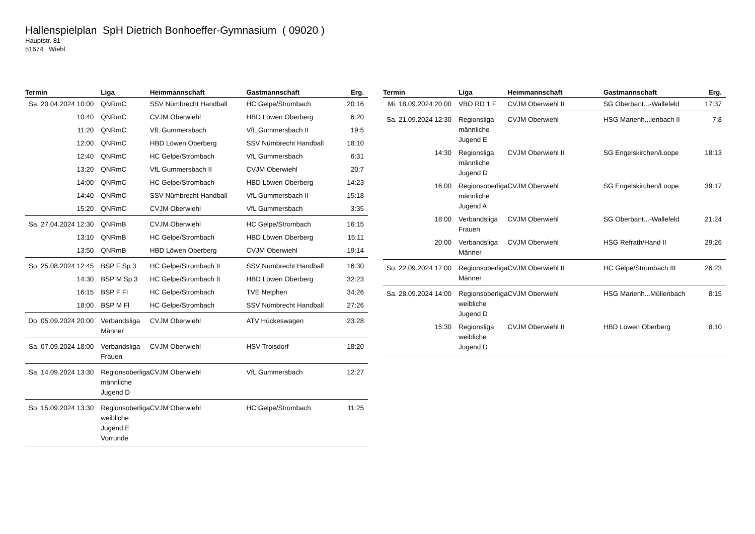Hallenspielplan SpH Dietrich Bonhoeffer-Gymnasium ( 09020 )
Hauptstr. 81
51674 Wiehl
| Termin | Liga | Heimmannschaft | Gastmannschaft | Erg. |
| --- | --- | --- | --- | --- |
| Sa. 20.04.2024 10:00 | QNRmC | SSV Nümbrecht Handball | HC Gelpe/Strombach | 20:16 |
| 10:40 | QNRmC | CVJM Oberwiehl | HBD Löwen Oberberg | 6:20 |
| 11:20 | QNRmC | VfL Gummersbach | VfL Gummersbach II | 19:5 |
| 12:00 | QNRmC | HBD Löwen Oberberg | SSV Nümbrecht Handball | 18:10 |
| 12:40 | QNRmC | HC Gelpe/Strombach | VfL Gummersbach | 6:31 |
| 13:20 | QNRmC | VfL Gummersbach II | CVJM Oberwiehl | 20:7 |
| 14:00 | QNRmC | HC Gelpe/Strombach | HBD Löwen Oberberg | 14:23 |
| 14:40 | QNRmC | SSV Nümbrecht Handball | VfL Gummersbach II | 15:18 |
| 15:20 | QNRmC | CVJM Oberwiehl | VfL Gummersbach | 3:35 |
| Sa. 27.04.2024 12:30 | QNRmB | CVJM Oberwiehl | HC Gelpe/Strombach | 16:15 |
| 13:10 | QNRmB | HC Gelpe/Strombach | HBD Löwen Oberberg | 15:11 |
| 13:50 | QNRmB | HBD Löwen Oberberg | CVJM Oberwiehl | 19:14 |
| So. 25.08.2024 12:45 | BSP F Sp 3 | HC Gelpe/Strombach II | SSV Nümbrecht Handball | 16:30 |
| 14:30 | BSP M Sp 3 | HC Gelpe/Strombach II | HBD Löwen Oberberg | 32:23 |
| 16:15 | BSP F Fl | HC Gelpe/Strombach | TVE Netphen | 34:26 |
| 18:00 | BSP M Fl | HC Gelpe/Strombach | SSV Nümbrecht Handball | 27:26 |
| Do. 05.09.2024 20:00 | Verbandsliga Männer | CVJM Oberwiehl | ATV Hückeswagen | 23:28 |
| Sa. 07.09.2024 18:00 | Verbandsliga Frauen | CVJM Oberwiehl | HSV Troisdorf | 18:20 |
| Sa. 14.09.2024 13:30 | Regionsoberliga männliche Jugend D | CVJM Oberwiehl | VfL Gummersbach | 12:27 |
| So. 15.09.2024 13:30 | Regionsoberliga weibliche Jugend E Vorrunde | CVJM Oberwiehl | HC Gelpe/Strombach | 11:25 |
| Termin | Liga | Heimmannschaft | Gastmannschaft | Erg. |
| --- | --- | --- | --- | --- |
| Mi. 18.09.2024 20:00 | VBO RD 1 F | CVJM Oberwiehl II | SG Oberbant...-Wallefeld | 17:37 |
| Sa. 21.09.2024 12:30 | Regionsliga männliche Jugend E | CVJM Oberwiehl | HSG Marienh...lenbach II | 7:8 |
| 14:30 | Regionsliga männliche Jugend D | CVJM Oberwiehl II | SG Engelskirchen/Loope | 18:13 |
| 16:00 | Regionsoberliga männliche Jugend A | CVJM Oberwiehl | SG Engelskirchen/Loope | 39:17 |
| 18:00 | Verbandsliga Frauen | CVJM Oberwiehl | SG Oberbant...-Wallefeld | 21:24 |
| 20:00 | Verbandsliga Männer | CVJM Oberwiehl | HSG Refrath/Hand II | 29:26 |
| So. 22.09.2024 17:00 | Regionsoberliga Männer | CVJM Oberwiehl II | HC Gelpe/Strombach III | 26:23 |
| Sa. 28.09.2024 14:00 | Regionsoberliga weibliche Jugend D | CVJM Oberwiehl | HSG Marienh...Müllenbach | 8:15 |
| 15:30 | Regionsliga weibliche Jugend D | CVJM Oberwiehl II | HBD Löwen Oberberg | 8:10 |